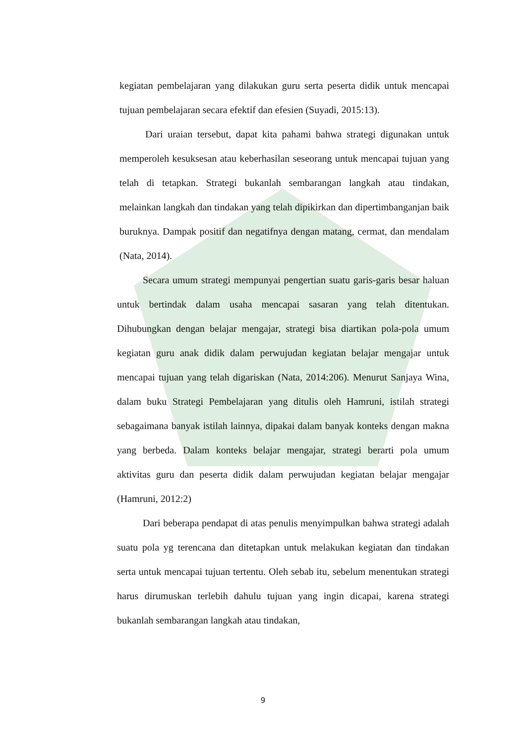kegiatan pembelajaran yang dilakukan guru serta peserta didik untuk mencapai tujuan pembelajaran secara efektif dan efesien (Suyadi, 2015:13).
Dari uraian tersebut, dapat kita pahami bahwa strategi digunakan untuk memperoleh kesuksesan atau keberhasilan seseorang untuk mencapai tujuan yang telah di tetapkan. Strategi bukanlah sembarangan langkah atau tindakan, melainkan langkah dan tindakan yang telah dipikirkan dan dipertimbanganjan baik buruknya. Dampak positif dan negatifnya dengan matang, cermat, dan mendalam (Nata, 2014).
Secara umum strategi mempunyai pengertian suatu garis-garis besar haluan untuk bertindak dalam usaha mencapai sasaran yang telah ditentukan. Dihubungkan dengan belajar mengajar, strategi bisa diartikan pola-pola umum kegiatan guru anak didik dalam perwujudan kegiatan belajar mengajar untuk mencapai tujuan yang telah digariskan (Nata, 2014:206). Menurut Sanjaya Wina, dalam buku Strategi Pembelajaran yang ditulis oleh Hamruni, istilah strategi sebagaimana banyak istilah lainnya, dipakai dalam banyak konteks dengan makna yang berbeda. Dalam konteks belajar mengajar, strategi berarti pola umum aktivitas guru dan peserta didik dalam perwujudan kegiatan belajar mengajar (Hamruni, 2012:2)
Dari beberapa pendapat di atas penulis menyimpulkan bahwa strategi adalah suatu pola yg terencana dan ditetapkan untuk melakukan kegiatan dan tindakan serta untuk mencapai tujuan tertentu. Oleh sebab itu, sebelum menentukan strategi harus dirumuskan terlebih dahulu tujuan yang ingin dicapai, karena strategi bukanlah sembarangan langkah atau tindakan,
9